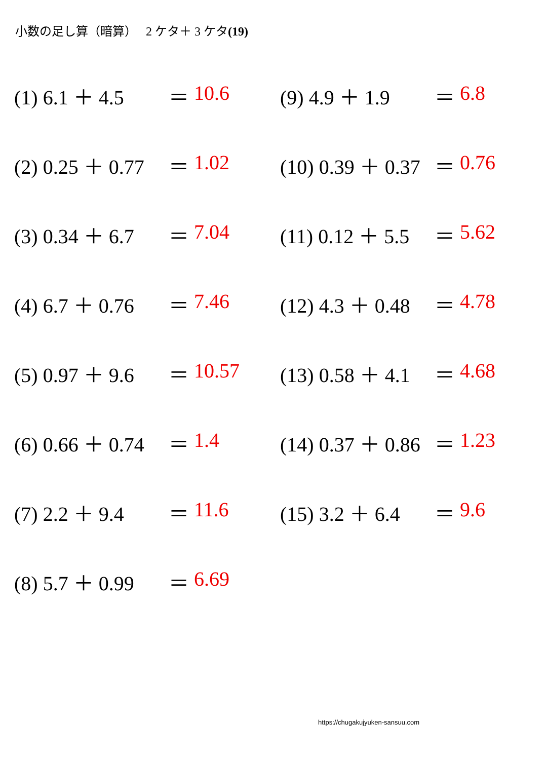小数の足し算（暗算）　 2 ケタ＋ 3 ケタ(19)
(1) 6.1 ＋ 4.5 ＝ 10.6
(2) 0.25 ＋ 0.77 ＝ 1.02
(3) 0.34 ＋ 6.7 ＝ 7.04
(4) 6.7 ＋ 0.76 ＝ 7.46
(5) 0.97 ＋ 9.6 ＝ 10.57
(6) 0.66 ＋ 0.74 ＝ 1.4
(7) 2.2 ＋ 9.4 ＝ 11.6
(8) 5.7 ＋ 0.99 ＝ 6.69
(9) 4.9 ＋ 1.9 ＝ 6.8
(10) 0.39 ＋ 0.37 ＝ 0.76
(11) 0.12 ＋ 5.5 ＝ 5.62
(12) 4.3 ＋ 0.48 ＝ 4.78
(13) 0.58 ＋ 4.1 ＝ 4.68
(14) 0.37 ＋ 0.86 ＝ 1.23
(15) 3.2 ＋ 6.4 ＝ 9.6
https://chugakujyuken-sansuu.com